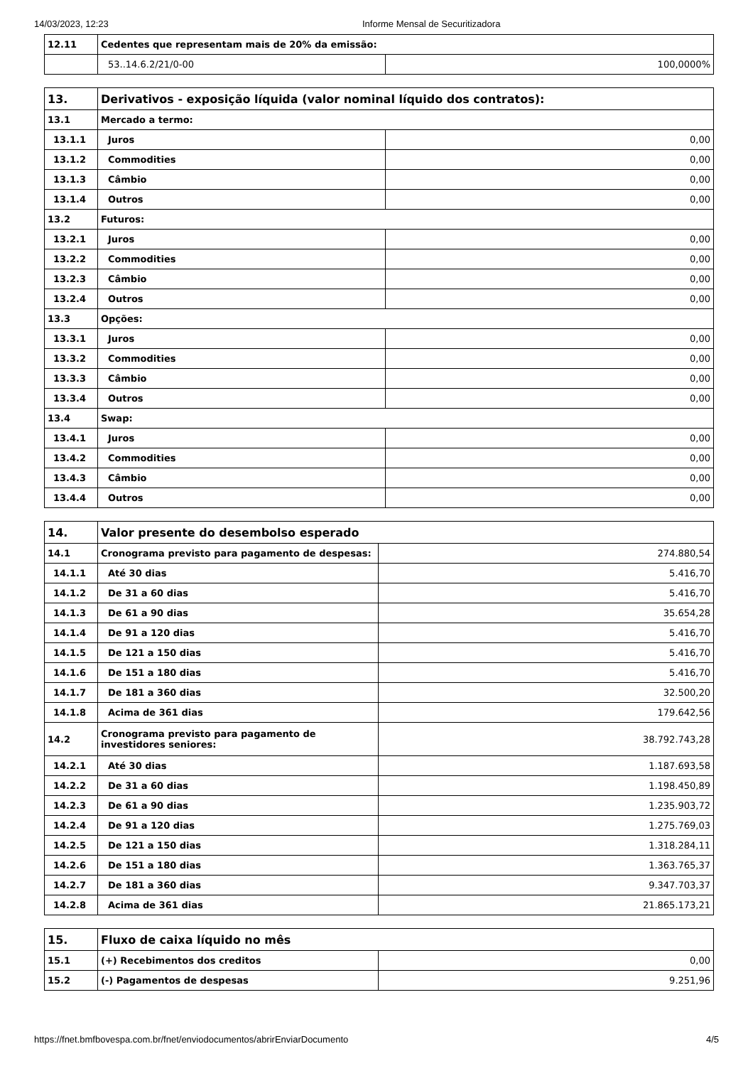14/03/2023, 12:23 Informe Mensal de Securitizadora
| 12.11 | Cedentes que representam mais de 20% da emissão: | |
| | 53..14.6.2/21/0-00 | 100,0000% |
| 13. | Derivativos - exposição líquida (valor nominal líquido dos contratos): | |
| 13.1 | Mercado a termo: | |
| 13.1.1 | Juros | 0,00 |
| 13.1.2 | Commodities | 0,00 |
| 13.1.3 | Câmbio | 0,00 |
| 13.1.4 | Outros | 0,00 |
| 13.2 | Futuros: | |
| 13.2.1 | Juros | 0,00 |
| 13.2.2 | Commodities | 0,00 |
| 13.2.3 | Câmbio | 0,00 |
| 13.2.4 | Outros | 0,00 |
| 13.3 | Opções: | |
| 13.3.1 | Juros | 0,00 |
| 13.3.2 | Commodities | 0,00 |
| 13.3.3 | Câmbio | 0,00 |
| 13.3.4 | Outros | 0,00 |
| 13.4 | Swap: | |
| 13.4.1 | Juros | 0,00 |
| 13.4.2 | Commodities | 0,00 |
| 13.4.3 | Câmbio | 0,00 |
| 13.4.4 | Outros | 0,00 |
| 14. | Valor presente do desembolso esperado | |
| 14.1 | Cronograma previsto para pagamento de despesas: | 274.880,54 |
| 14.1.1 | Até 30 dias | 5.416,70 |
| 14.1.2 | De 31 a 60 dias | 5.416,70 |
| 14.1.3 | De 61 a 90 dias | 35.654,28 |
| 14.1.4 | De 91 a 120 dias | 5.416,70 |
| 14.1.5 | De 121 a 150 dias | 5.416,70 |
| 14.1.6 | De 151 a 180 dias | 5.416,70 |
| 14.1.7 | De 181 a 360 dias | 32.500,20 |
| 14.1.8 | Acima de 361 dias | 179.642,56 |
| 14.2 | Cronograma previsto para pagamento de investidores seniores: | 38.792.743,28 |
| 14.2.1 | Até 30 dias | 1.187.693,58 |
| 14.2.2 | De 31 a 60 dias | 1.198.450,89 |
| 14.2.3 | De 61 a 90 dias | 1.235.903,72 |
| 14.2.4 | De 91 a 120 dias | 1.275.769,03 |
| 14.2.5 | De 121 a 150 dias | 1.318.284,11 |
| 14.2.6 | De 151 a 180 dias | 1.363.765,37 |
| 14.2.7 | De 181 a 360 dias | 9.347.703,37 |
| 14.2.8 | Acima de 361 dias | 21.865.173,21 |
| 15. | Fluxo de caixa líquido no mês | |
| 15.1 | (+) Recebimentos dos creditos | 0,00 |
| 15.2 | (-) Pagamentos de despesas | 9.251,96 |
https://fnet.bmfbovespa.com.br/fnet/enviodocumentos/abrirEnviarDocumento 4/5